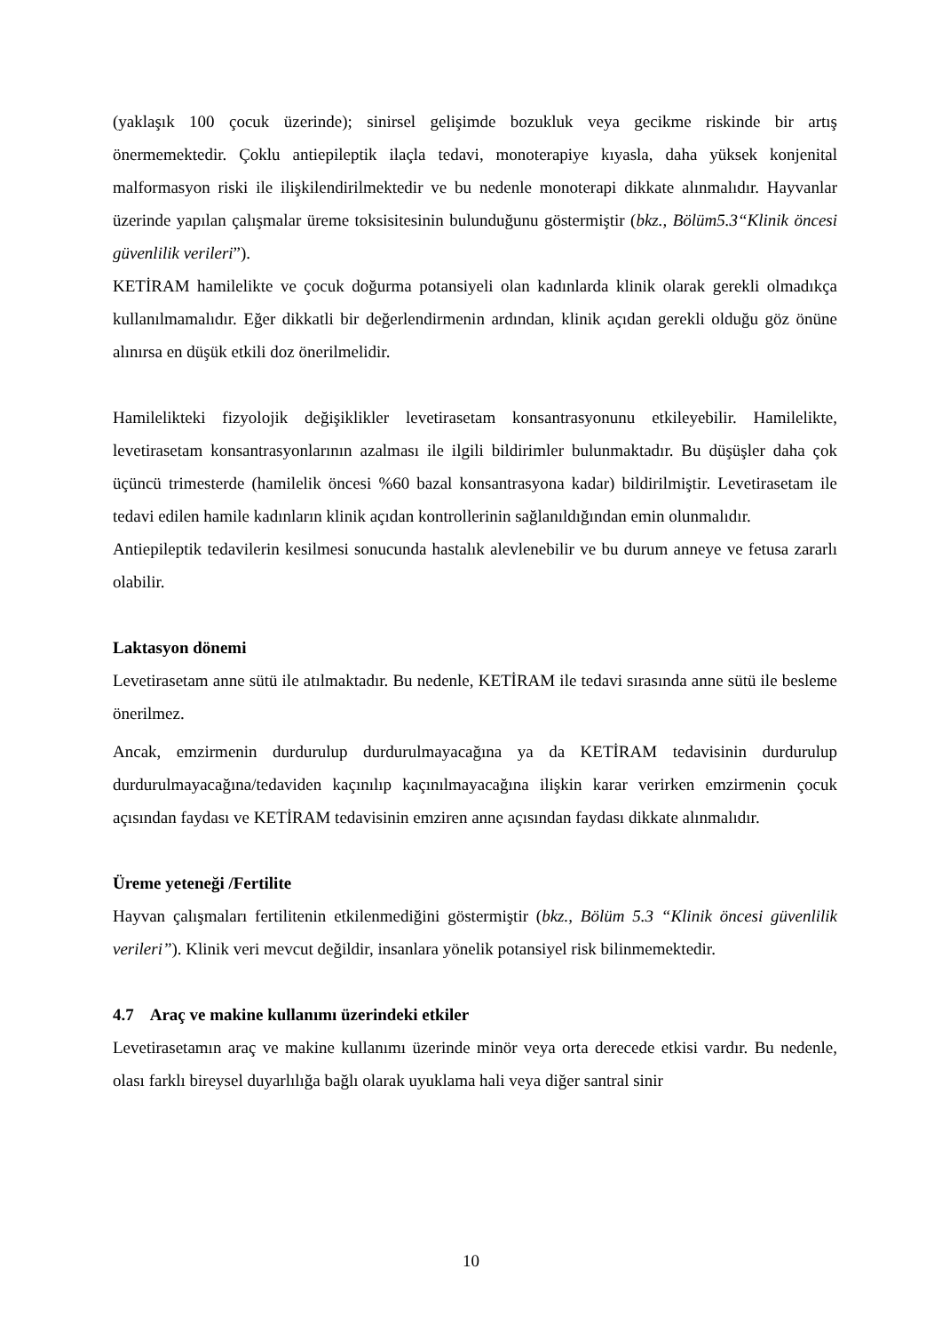(yaklaşık 100 çocuk üzerinde); sinirsel gelişimde bozukluk veya gecikme riskinde bir artış önermemektedir. Çoklu antiepileptik ilaçla tedavi, monoterapiye kıyasla, daha yüksek konjenital malformasyon riski ile ilişkilendirilmektedir ve bu nedenle monoterapi dikkate alınmalıdır. Hayvanlar üzerinde yapılan çalışmalar üreme toksisitesinin bulunduğunu göstermiştir (bkz., Bölüm5.3“Klinik öncesi güvenlilik verileri”).
KETİRAM hamilelikte ve çocuk doğurma potansiyeli olan kadınlarda klinik olarak gerekli olmadıkça kullanılmamalıdır. Eğer dikkatli bir değerlendirmenin ardından, klinik açıdan gerekli olduğu göz önüne alınırsa en düşük etkili doz önerilmelidir.
Hamilelikteki fizyolojik değişiklikler levetirasetam konsantrasyonunu etkileyebilir. Hamilelikte, levetirasetam konsantrasyonlarının azalması ile ilgili bildirimler bulunmaktadır. Bu düşüşler daha çok üçüncü trimesterde (hamilelik öncesi %60 bazal konsantrasyona kadar) bildirilmiştir. Levetirasetam ile tedavi edilen hamile kadınların klinik açıdan kontrollerinin sağlanıldığından emin olunmalıdır.
Antiepileptik tedavilerin kesilmesi sonucunda hastalık alevlenebilir ve bu durum anneye ve fetusa zararlı olabilir.
Laktasyon dönemi
Levetirasetam anne sütü ile atılmaktadır. Bu nedenle, KETİRAM ile tedavi sırasında anne sütü ile besleme önerilmez.
Ancak, emzirmenin durdurulup durdurulmayacağına ya da KETİRAM tedavisinin durdurulup durdurulmayacağına/tedaviden kaçınılıp kaçınılmayacağına ilişkin karar verirken emzirmenin çocuk açısından faydası ve KETİRAM tedavisinin emziren anne açısından faydası dikkate alınmalıdır.
Üreme yeteneği /Fertilite
Hayvan çalışmaları fertilitenin etkilenmediğini göstermiştir (bkz., Bölüm 5.3 “Klinik öncesi güvenlilik verileri”). Klinik veri mevcut değildir, insanlara yönelik potansiyel risk bilinmemektedir.
4.7 Araç ve makine kullanımı üzerindeki etkiler
Levetirasetamın araç ve makine kullanımı üzerinde minör veya orta derecede etkisi vardır. Bu nedenle, olası farklı bireysel duyarlılığa bağlı olarak uyuklama hali veya diğer santral sinir
10